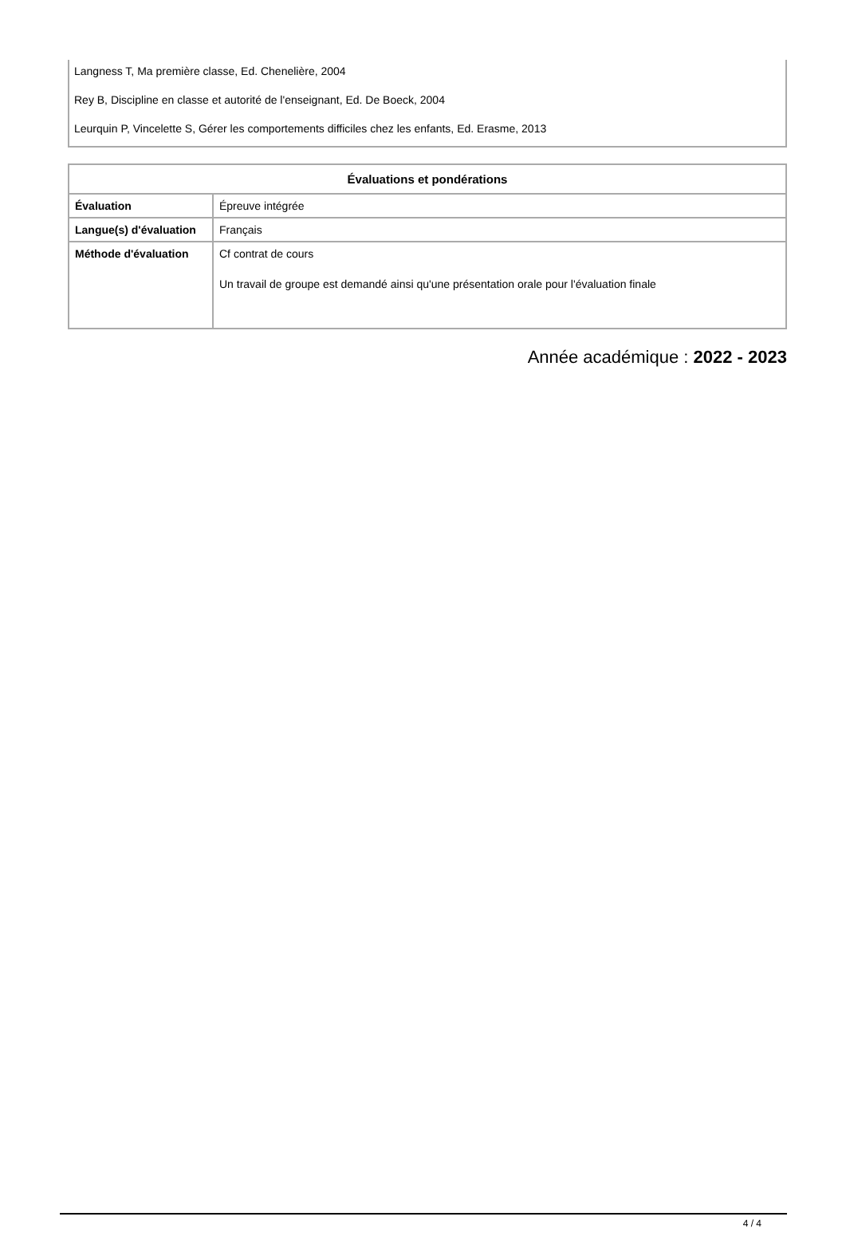Langness T, Ma première classe, Ed. Chenelière, 2004
Rey B, Discipline en classe et autorité de l'enseignant, Ed. De Boeck, 2004
Leurquin P, Vincelette S, Gérer les comportements difficiles chez les enfants, Ed. Erasme, 2013
| Évaluations et pondérations | |
| --- | --- |
| Évaluation | Épreuve intégrée |
| Langue(s) d'évaluation | Français |
| Méthode d'évaluation | Cf contrat de cours Un travail de groupe est demandé ainsi qu'une présentation orale pour l'évaluation finale |
Année académique : 2022 - 2023
4 / 4